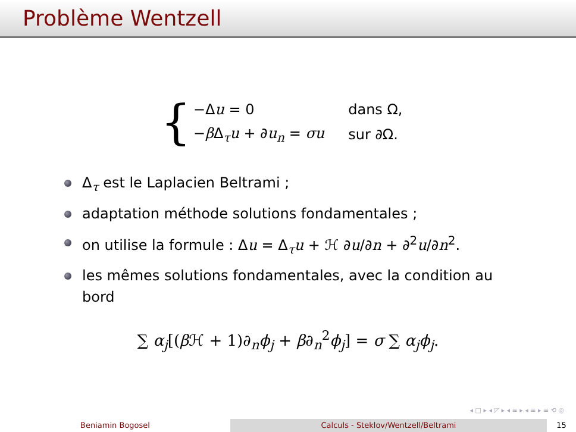Problème Wentzell
{
| −Δ u = 0 | dans Ω, |
| − β Δ<sub>τ</sub> u + ∂ u<sub>n</sub> = σu | sur ∂Ω. |
Δ<sub>τ</sub> est le Laplacien Beltrami ;
adaptation méthode solutions fondamentales ;
on utilise la formule : Δu = Δ<sub>τ</sub>u + ℋ ∂u/∂n + ∂<sup>2</sup>u/∂n<sup>2</sup>.
les mêmes solutions fondamentales, avec la condition au bord
∑ α<sub>j</sub>[(β ℋ + 1)∂<sub>n</sub>ϕ<sub>j</sub> + β∂<sub>n</sub><sup>2</sup>ϕ<sub>j</sub>] = σ ∑ α<sub>j</sub>ϕ<sub>j</sub>.
◂ □ ▸ ◂ ◸ ▸ ◂ ≡ ▸ ◂ ≡ ▸ ≡ ⟲ ◎
Beniamin Bogosel Calculs - Steklov/Wentzell/Beltrami 15